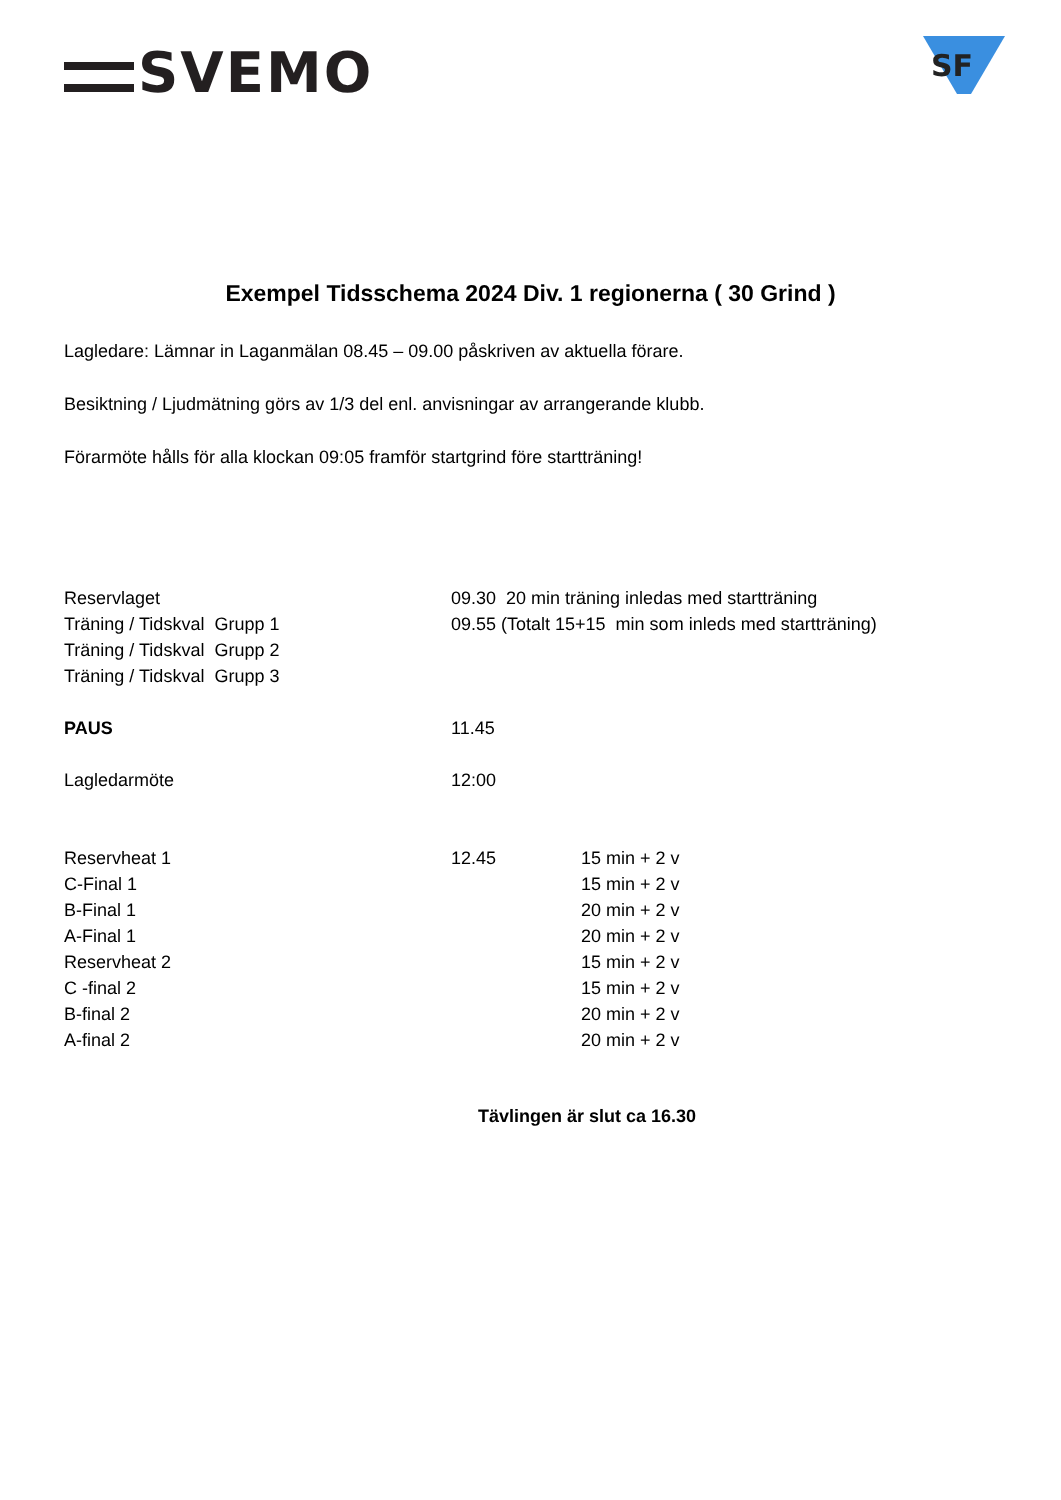SVEMO
SF
Exempel Tidsschema 2024 Div. 1 regionerna ( 30 Grind )
Lagledare: Lämnar in Laganmälan 08.45 – 09.00 påskriven av aktuella förare.
Besiktning / Ljudmätning görs av 1/3 del enl. anvisningar av arrangerande klubb.
Förarmöte hålls för alla klockan 09:05 framför startgrind före startträning!
| Reservlaget | 09.30 20 min träning inledas med startträning | |
| Träning / Tidskval Grupp 1 | 09.55 (Totalt 15+15 min som inleds med startträning) | |
| Träning / Tidskval Grupp 2 | | |
| Träning / Tidskval Grupp 3 | | |
| PAUS | 11.45 | |
| Lagledarmöte | 12:00 | |
| Reservheat 1 | 12.45 | 15 min + 2 v |
| C-Final 1 | | 15 min + 2 v |
| B-Final 1 | | 20 min + 2 v |
| A-Final 1 | | 20 min + 2 v |
| Reservheat 2 | | 15 min + 2 v |
| C -final 2 | | 15 min + 2 v |
| B-final 2 | | 20 min + 2 v |
| A-final 2 | | 20 min + 2 v |
Tävlingen är slut ca 16.30